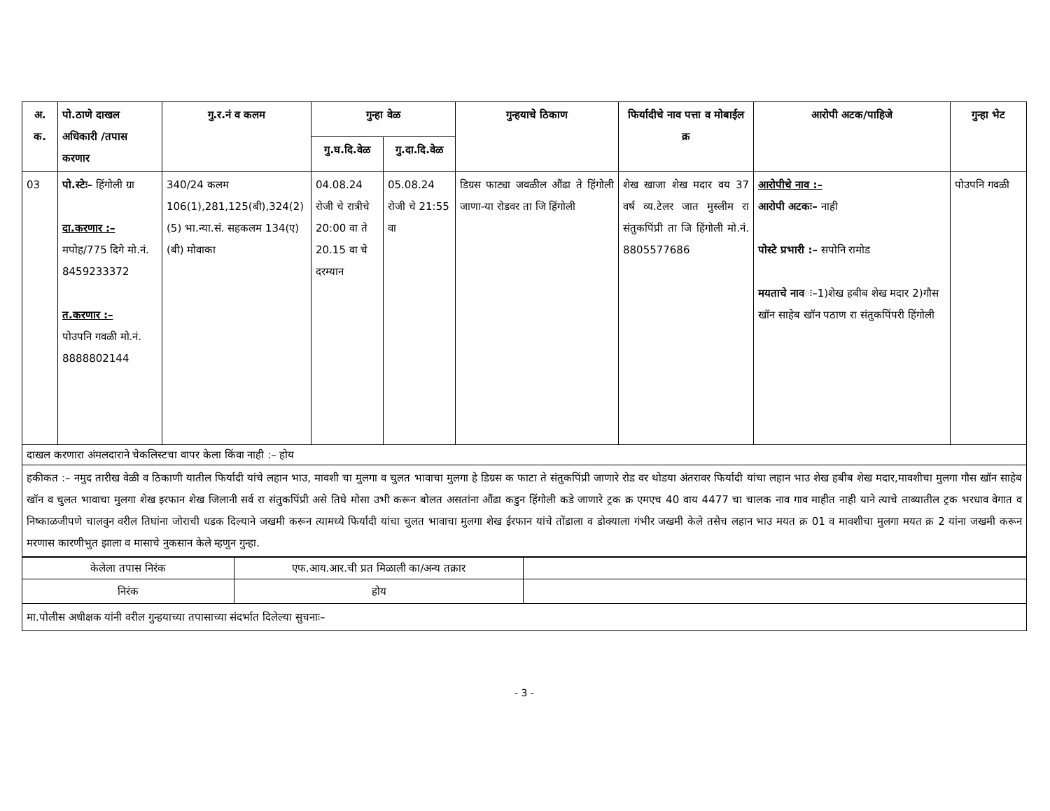| अ. क. | पो.ठाणे दाखल अधिकारी /तपास करणार | गु.र.नं व कलम | गुन्हा वेळ | | गुन्हयाचे ठिकाण | फिर्यादीचे नाव पत्ता व मोबाईल क्र | आरोपी अटक/पाहिजे | गुन्हा भेट |
| --- | --- | --- | --- | --- | --- | --- | --- | --- |
| | | | गु.घ.दि.वेळ | गु.दा.दि.वेळ | | | | |
| 03 | पो.स्टेः– हिंगोली ग्रा दा.करणार :– मपोह/775 दिगे मो.नं. 8459233372 त.करणार :– पोउपनि गवळी मो.नं. 8888802144 | 340/24 कलम 106(1),281,125(बी),324(2)(5) भा.न्या.सं. सहकलम 134(ए)(बी) मोवाका | 04.08.24 रोजी चे रात्रीचे 20:00 वा ते 20.15 वा चे दरम्यान | 05.08.24 रोजी चे 21:55 वा | डिग्रस फाट्या जवळील औंढा ते हिंगोली जाणा-या रोडवर ता जि हिंगोली | शेख खाजा शेख मदार वय 37 वर्ष व्य.टेलर जात मुस्लीम रा संतुकपिंप्री ता जि हिंगोली मो.नं. 8805577686 | आरोपीचे नाव :– आरोपी अटकः– नाही पोस्टे प्रभारी :– सपोनि रामोड मयताचे नाव ः–1)शेख हबीब शेख मदार 2)गौस खॉन साहेब खॉन पठाण रा संतुकपिंपरी हिंगोली | पोउपनि गवळी |
| दाखल करणारा अंमलदाराने चेकलिस्टचा वापर केला किंवा नाही :– होय | | | | | | | | |
| हकीकत :– नमुद तारीख वेळी व ठिकाणी यातील फिर्यादी यांचे लहान भाउ, मावशी चा मुलगा व चुलत भावाचा मुलगा हे डिग्रस क फाटा ते संतुकपिंप्री जाणारे रोड वर थोडया अंतरावर फिर्यादी यांचा लहान भाउ शेख हबीब शेख मदार,मावशीचा मुलगा गौस खॉन साहेब खॉन व चुलत भावाचा मुलगा शेख इरफान शेख जिलानी सर्व रा संतुकपिंप्री असे तिघे मोसा उभी करून बोलत असतांना औंढा कडुन हिंगोली कडे जाणारे ट्रक क्र एमएच 40 वाय 4477 चा चालक नाव गाव माहीत नाही याने त्याचे ताब्यातील ट्रक भरधाव वेगात व निष्काळजीपणे चालवुन वरील तिघांना जोराची धडक दिल्याने जखमी करून त्यामध्ये फिर्यादी यांचा चुलत भावाचा मुलगा शेख ईरफान यांचे तोंडाला व डोक्याला गंभीर जखमी केले तसेच लहान भाउ मयत क्र 01 व मावशीचा मुलगा मयत क्र 2 यांना जखमी करून मरणास कारणीभुत झाला व मासाचे नुकसान केले म्हणुन गुन्हा. | | | | | | | | |
| केलेला तपास निरंक | एफ.आय.आर.ची प्रत मिळाली का/अन्य तक्रार | |
| निरंक | होय | |
| मा.पोलीस अधीक्षक यांनी वरील गुन्हयाच्या तपासाच्या संदर्भात दिलेल्या सुचनाः– | | |
- 3 -